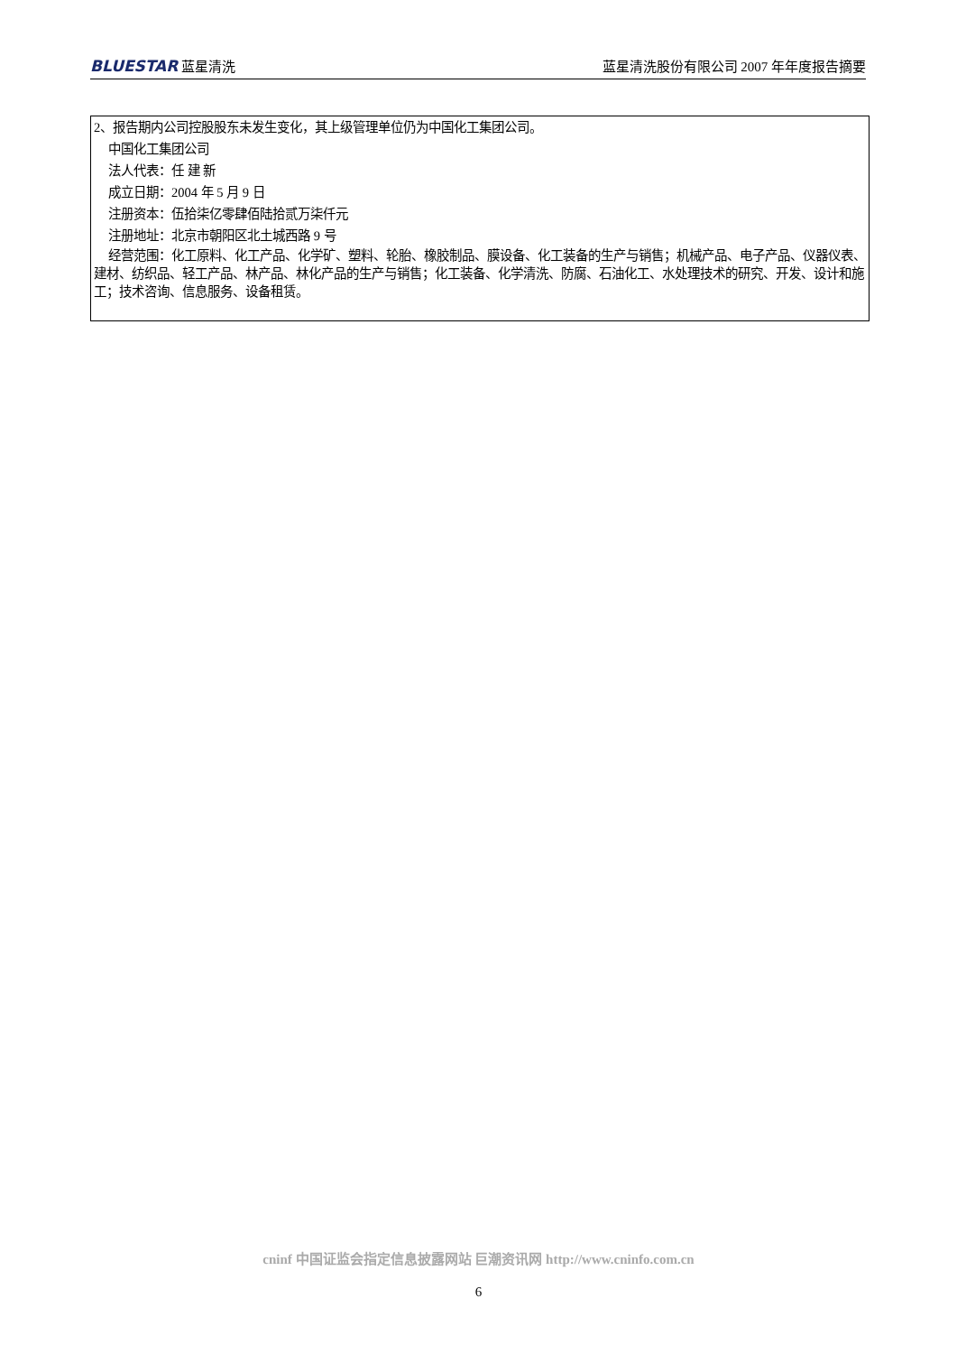BLUESTAR 蓝星清洗 蓝星清洗股份有限公司 2007 年年度报告摘要
2、报告期内公司控股股东未发生变化，其上级管理单位仍为中国化工集团公司。
中国化工集团公司
法人代表：任 建 新
成立日期：2004 年 5 月 9 日
注册资本：伍拾柒亿零肆佰陆拾贰万柒仟元
注册地址：北京市朝阳区北土城西路 9 号
经营范围：化工原料、化工产品、化学矿、塑料、轮胎、橡胶制品、膜设备、化工装备的生产与销售；机械产品、电子产品、仪器仪表、建材、纺织品、轻工产品、林产品、林化产品的生产与销售；化工装备、化学清洗、防腐、石油化工、水处理技术的研究、开发、设计和施工；技术咨询、信息服务、设备租赁。
cninf 中国证监会指定信息披露网站 巨潮资讯网 http://www.cninfo.com.cn
6